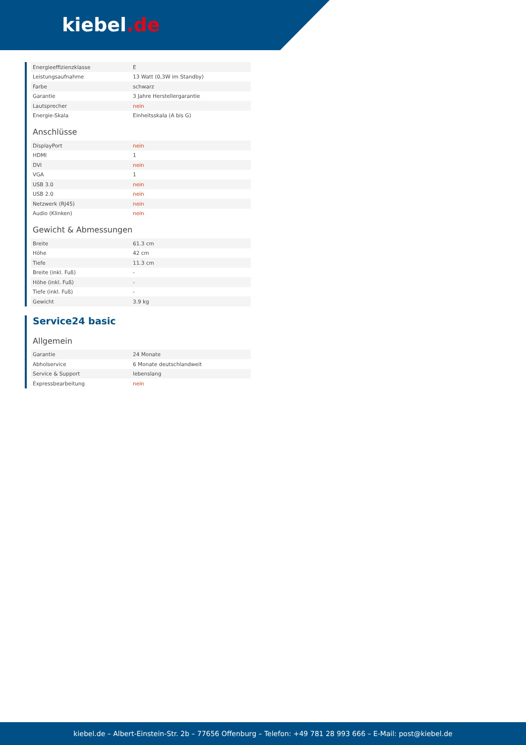kiebel.de
| Energieeffizienzklasse | E |
| Leistungsaufnahme | 13 Watt (0,3W im Standby) |
| Farbe | schwarz |
| Garantie | 3 Jahre Herstellergarantie |
| Lautsprecher | nein |
| Energie-Skala | Einheitsskala (A bis G) |
Anschlüsse
| DisplayPort | nein |
| HDMI | 1 |
| DVI | nein |
| VGA | 1 |
| USB 3.0 | nein |
| USB 2.0 | nein |
| Netzwerk (RJ45) | nein |
| Audio (Klinken) | nein |
Gewicht & Abmessungen
| Breite | 61.3 cm |
| Höhe | 42 cm |
| Tiefe | 11.3 cm |
| Breite (inkl. Fuß) | - |
| Höhe (inkl. Fuß) | - |
| Tiefe (inkl. Fuß) | - |
| Gewicht | 3.9 kg |
Service24 basic
Allgemein
| Garantie | 24 Monate |
| Abholservice | 6 Monate deutschlandweit |
| Service & Support | lebenslang |
| Expressbearbeitung | nein |
kiebel.de – Albert-Einstein-Str. 2b – 77656 Offenburg – Telefon: +49 781 28 993 666 – E-Mail: post@kiebel.de